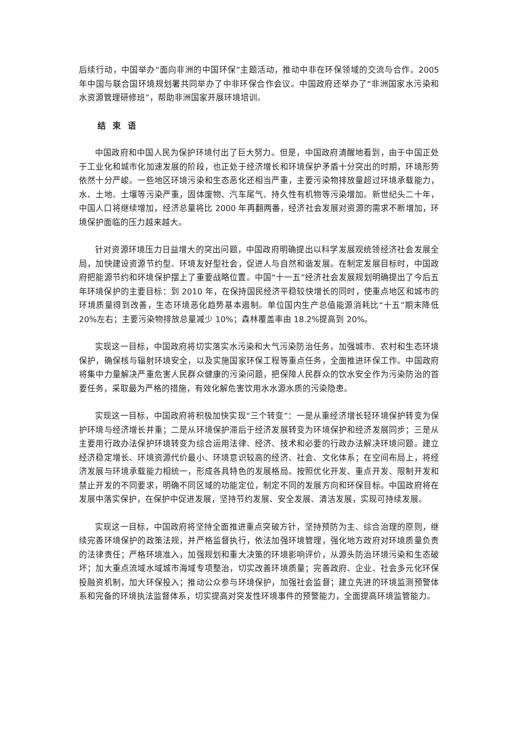后续行动，中国举办“面向非洲的中国环保”主题活动，推动中非在环保领域的交流与合作。2005 年中国与联合国环境规划署共同举办了中非环保合作会议。中国政府还举办了“非洲国家水污染和水资源管理研修班”，帮助非洲国家开展环境培训。
结束语
中国政府和中国人民为保护环境付出了巨大努力。但是，中国政府清醒地看到，由于中国正处于工业化和城市化加速发展的阶段，也正处于经济增长和环境保护矛盾十分突出的时期，环境形势依然十分严峻。一些地区环境污染和生态恶化还相当严重，主要污染物排放量超过环境承载能力，水、土地、土壤等污染严重，固体废物、汽车尾气、持久性有机物等污染增加。新世纪头二十年，中国人口将继续增加，经济总量将比 2000 年再翻两番，经济社会发展对资源的需求不断增加，环境保护面临的压力越来越大。
针对资源环境压力日益增大的突出问题，中国政府明确提出以科学发展观统领经济社会发展全局，加快建设资源节约型、环境友好型社会，促进人与自然和谐发展。在制定发展目标时，中国政府把能源节约和环境保护摆上了重要战略位置。中国“十一五”经济社会发展规划明确提出了今后五年环境保护的主要目标：到 2010 年，在保持国民经济平稳较快增长的同时，使重点地区和城市的环境质量得到改善，生态环境恶化趋势基本遏制。单位国内生产总值能源消耗比“十五”期末降低 20%左右；主要污染物排放总量减少 10%；森林覆盖率由 18.2%提高到 20%。
实现这一目标，中国政府将切实落实水污染和大气污染防治任务，加强城市、农村和生态环境保护，确保核与辐射环境安全，以及实施国家环保工程等重点任务，全面推进环保工作。中国政府将集中力量解决严重危害人民群众健康的污染问题，把保障人民群众的饮水安全作为污染防治的首要任务，采取最为严格的措施，有效化解危害饮用水水源水质的污染隐患。
实现这一目标，中国政府将积极加快实现“三个转变”：一是从重经济增长轻环境保护转变为保护环境与经济增长并重；二是从环境保护滞后于经济发展转变为环境保护和经济发展同步；三是从主要用行政办法保护环境转变为综合运用法律、经济、技术和必要的行政办法解决环境问题。建立经济稳定增长、环境资源代价最小、环境意识较高的经济、社会、文化体系；在空间布局上，将经济发展与环境承载能力相统一，形成各具特色的发展格局。按照优化开发、重点开发、限制开发和禁止开发的不同要求，明确不同区域的功能定位，制定不同的发展方向和环保目标。中国政府将在发展中落实保护，在保护中促进发展，坚持节约发展、安全发展、清洁发展，实现可持续发展。
实现这一目标，中国政府将坚持全面推进重点突破方针，坚持预防为主、综合治理的原则，继续完善环境保护的政策法规，并严格监督执行，依法加强环境管理，强化地方政府对环境质量负责的法律责任；严格环境准入，加强规划和重大决策的环境影响评价，从源头防治环境污染和生态破坏；加大重点流域水域城市海域专项整治，切实改善环境质量；完善政府、企业、社会多元化环保投融资机制，加大环保投入；推动公众参与环境保护，加强社会监督；建立先进的环境监测预警体系和完备的环境执法监督体系，切实提高对突发性环境事件的预警能力，全面提高环境监管能力。